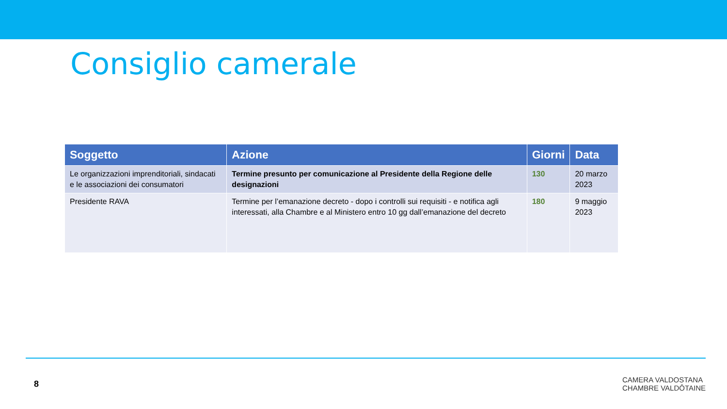Consiglio camerale
| Soggetto | Azione | Giorni | Data |
| --- | --- | --- | --- |
| Le organizzazioni imprenditoriali, sindacati e le associazioni dei consumatori | Termine presunto per comunicazione al Presidente della Regione delle designazioni | 130 | 20 marzo 2023 |
| Presidente RAVA | Termine per l’emanazione decreto - dopo i controlli sui requisiti - e notifica agli interessati, alla Chambre e al Ministero entro 10 gg dall’emanazione del decreto | 180 | 9 maggio 2023 |
8
CAMERA VALDOSTANA
CHAMBRE VALDÔTAINE